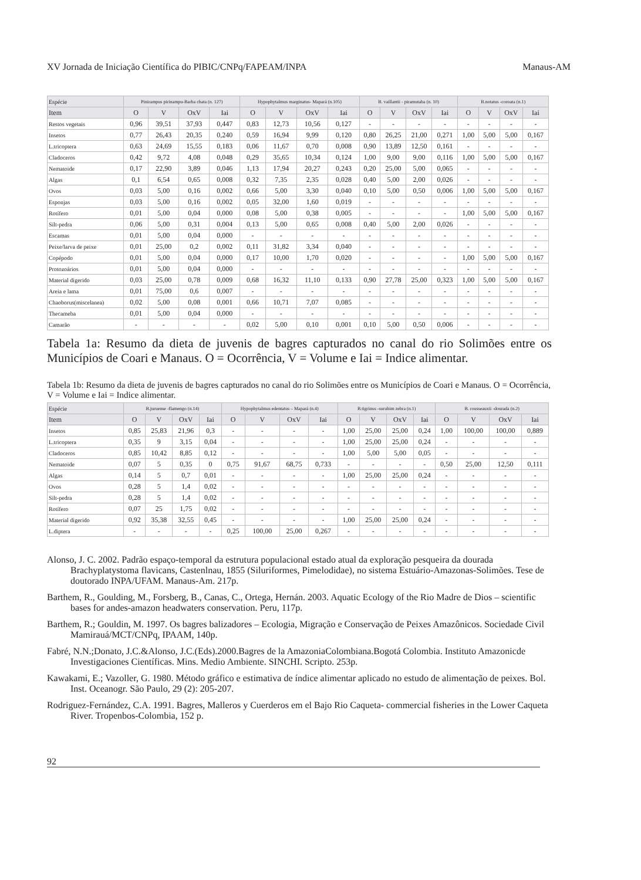XV Jornada de Iniciação Científica do PIBIC/CNPq/FAPEAM/INPA Manaus-AM
| Espécie | Pinirampus pirinampu-Barba chata (n. 127) | | | | Hypophytalmus marginatus- Mapará (n.105) | | | | B. vaillantii - piramutaba (n. 10) | | | | B.notatus -coroata (n.1) | | | |
| --- | --- | --- | --- | --- | --- | --- | --- | --- | --- | --- | --- | --- | --- | --- | --- | --- |
| Item | O | V | OxV | Iai | O | V | OxV | Iai | O | V | OxV | Iai | O | V | OxV | Iai |
| Restos vegetais | 0,96 | 39,51 | 37,93 | 0,447 | 0,83 | 12,73 | 10,56 | 0,127 | - | - | - | - | - | - | - | - |
| Insetos | 0,77 | 26,43 | 20,35 | 0,240 | 0,59 | 16,94 | 9,99 | 0,120 | 0,80 | 26,25 | 21,00 | 0,271 | 1,00 | 5,00 | 5,00 | 0,167 |
| L.tricoptera | 0,63 | 24,69 | 15,55 | 0,183 | 0,06 | 11,67 | 0,70 | 0,008 | 0,90 | 13,89 | 12,50 | 0,161 | - | - | - | - |
| Cladoceros | 0,42 | 9,72 | 4,08 | 0,048 | 0,29 | 35,65 | 10,34 | 0,124 | 1,00 | 9,00 | 9,00 | 0,116 | 1,00 | 5,00 | 5,00 | 0,167 |
| Nematoide | 0,17 | 22,90 | 3,89 | 0,046 | 1,13 | 17,94 | 20,27 | 0,243 | 0,20 | 25,00 | 5,00 | 0,065 | - | - | - | - |
| Algas | 0,1 | 6,54 | 0,65 | 0,008 | 0,32 | 7,35 | 2,35 | 0,028 | 0,40 | 5,00 | 2,00 | 0,026 | - | - | - | - |
| Ovos | 0,03 | 5,00 | 0,16 | 0,002 | 0,66 | 5,00 | 3,30 | 0,040 | 0,10 | 5,00 | 0,50 | 0,006 | 1,00 | 5,00 | 5,00 | 0,167 |
| Esponjas | 0,03 | 5,00 | 0,16 | 0,002 | 0,05 | 32,00 | 1,60 | 0,019 | - | - | - | - | - | - | - | - |
| Rotífero | 0,01 | 5,00 | 0,04 | 0,000 | 0,08 | 5,00 | 0,38 | 0,005 | - | - | - | - | 1,00 | 5,00 | 5,00 | 0,167 |
| Silt-pedra | 0,06 | 5,00 | 0,31 | 0,004 | 0,13 | 5,00 | 0,65 | 0,008 | 0,40 | 5,00 | 2,00 | 0,026 | - | - | - | - |
| Escamas | 0,01 | 5,00 | 0,04 | 0,000 | - | - | - | - | - | - | - | - | - | - | - | - |
| Peixe/larva de peixe | 0,01 | 25,00 | 0,2 | 0,002 | 0,11 | 31,82 | 3,34 | 0,040 | - | - | - | - | - | - | - | - |
| Copépodo | 0,01 | 5,00 | 0,04 | 0,000 | 0,17 | 10,00 | 1,70 | 0,020 | - | - | - | - | 1,00 | 5,00 | 5,00 | 0,167 |
| Protozoários | 0,01 | 5,00 | 0,04 | 0,000 | - | - | - | - | - | - | - | - | - | - | - | - |
| Material digerido | 0,03 | 25,00 | 0,78 | 0,009 | 0,68 | 16,32 | 11,10 | 0,133 | 0,90 | 27,78 | 25,00 | 0,323 | 1,00 | 5,00 | 5,00 | 0,167 |
| Areia e lama | 0,01 | 75,00 | 0,6 | 0,007 | - | - | - | - | - | - | - | - | - | - | - | - |
| Chaoborus(miscelanea) | 0,02 | 5,00 | 0,08 | 0,001 | 0,66 | 10,71 | 7,07 | 0,085 | - | - | - | - | - | - | - | - |
| Thecameba | 0,01 | 5,00 | 0,04 | 0,000 | - | - | - | - | - | - | - | - | - | - | - | - |
| Camarão | - | - | - | - | 0,02 | 5,00 | 0,10 | 0,001 | 0,10 | 5,00 | 0,50 | 0,006 | - | - | - | - |
Tabela 1a: Resumo da dieta de juvenis de bagres capturados no canal do rio Solimões entre os Municípios de Coari e Manaus. O = Ocorrência, V = Volume e Iai = Indice alimentar.
Tabela 1b: Resumo da dieta de juvenis de bagres capturados no canal do rio Solimões entre os Municípios de Coari e Manaus. O = Ocorrência, V = Volume e Iai = Indice alimentar.
| Espécie | B.juruense -flamengo (n.14) | | | | Hypophytalmus edentatus – Mapará (n.4) | | | | B.tigrinus -surubim zebra (n.1) | | | | B. rousseauxii -dourada (n.2) | | | |
| --- | --- | --- | --- | --- | --- | --- | --- | --- | --- | --- | --- | --- | --- | --- | --- | --- |
| Item | O | V | OxV | Iai | O | V | OxV | Iai | O | V | OxV | Iai | O | V | OxV | Iai |
| Insetos | 0,85 | 25,83 | 21,96 | 0,3 | - | - | - | - | 1,00 | 25,00 | 25,00 | 0,24 | 1,00 | 100,00 | 100,00 | 0,889 |
| L.tricoptera | 0,35 | 9 | 3,15 | 0,04 | - | - | - | - | 1,00 | 25,00 | 25,00 | 0,24 | - | - | - | - |
| Cladoceros | 0,85 | 10,42 | 8,85 | 0,12 | - | - | - | - | 1,00 | 5,00 | 5,00 | 0,05 | - | - | - | - |
| Nematoide | 0,07 | 5 | 0,35 | 0 | 0,75 | 91,67 | 68,75 | 0,733 | - | - | - | - | 0,50 | 25,00 | 12,50 | 0,111 |
| Algas | 0,14 | 5 | 0,7 | 0,01 | - | - | - | - | 1,00 | 25,00 | 25,00 | 0,24 | - | - | - | - |
| Ovos | 0,28 | 5 | 1,4 | 0,02 | - | - | - | - | - | - | - | - | - | - | - | - |
| Silt-pedra | 0,28 | 5 | 1,4 | 0,02 | - | - | - | - | - | - | - | - | - | - | - | - |
| Rotífero | 0,07 | 25 | 1,75 | 0,02 | - | - | - | - | - | - | - | - | - | - | - | - |
| Material digerido | 0,92 | 35,38 | 32,55 | 0,45 | - | - | - | - | 1,00 | 25,00 | 25,00 | 0,24 | - | - | - | - |
| L.diptera | - | - | - | - | 0,25 | 100,00 | 25,00 | 0,267 | - | - | - | - | - | - | - | - |
Alonso, J. C. 2002. Padrão espaço-temporal da estrutura populacional estado atual da exploração pesqueira da dourada Brachyplatystoma flavicans, Castenlnau, 1855 (Siluriformes, Pimelodidae), no sistema Estuário-Amazonas-Solimões. Tese de doutorado INPA/UFAM. Manaus-Am. 217p.
Barthem, R., Goulding, M., Forsberg, B., Canas, C., Ortega, Hernán. 2003. Aquatic Ecology of the Rio Madre de Dios – scientific bases for andes-amazon headwaters conservation. Peru, 117p.
Barthem, R.; Gouldin, M. 1997. Os bagres balizadores – Ecologia, Migração e Conservação de Peixes Amazônicos. Sociedade Civil Mamirauá/MCT/CNPq, IPAAM, 140p.
Fabré, N.N.;Donato, J.C.&Alonso, J.C.(Eds).2000.Bagres de la AmazoniaColombiana.Bogotá Colombia. Instituto Amazonicde Investigaciones Científicas. Mins. Medio Ambiente. SINCHI. Scripto. 253p.
Kawakami, E.; Vazoller, G. 1980. Método gráfico e estimativa de índice alimentar aplicado no estudo de alimentação de peixes. Bol. Inst. Oceanogr. São Paulo, 29 (2): 205-207.
Rodriguez-Fernández, C.A. 1991. Bagres, Malleros y Cuerderos em el Bajo Rio Caqueta- commercial fisheries in the Lower Caqueta River. Tropenbos-Colombia, 152 p.
92